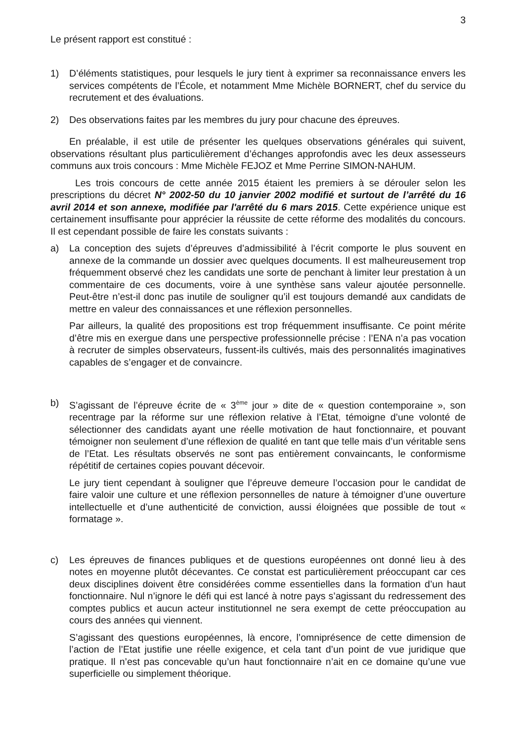3
Le présent rapport est constitué :
1) D’éléments statistiques, pour lesquels le jury tient à exprimer sa reconnaissance envers les services compétents de l’École, et notamment Mme Michèle BORNERT, chef du service du recrutement et des évaluations.
2) Des observations faites par les membres du jury pour chacune des épreuves.
En préalable, il est utile de présenter les quelques observations générales qui suivent, observations résultant plus particulièrement d’échanges approfondis avec les deux assesseurs communs aux trois concours : Mme Michèle FEJOZ et Mme Perrine SIMON-NAHUM.
Les trois concours de cette année 2015 étaient les premiers à se dérouler selon les prescriptions du décret N° 2002-50 du 10 janvier 2002 modifié et surtout de l’arrêté du 16 avril 2014 et son annexe, modifiée par l'arrêté du 6 mars 2015. Cette expérience unique est certainement insuffisante pour apprécier la réussite de cette réforme des modalités du concours. Il est cependant possible de faire les constats suivants :
a) La conception des sujets d’épreuves d’admissibilité à l’écrit comporte le plus souvent en annexe de la commande un dossier avec quelques documents. Il est malheureusement trop fréquemment observé chez les candidats une sorte de penchant à limiter leur prestation à un commentaire de ces documents, voire à une synthèse sans valeur ajoutée personnelle. Peut-être n’est-il donc pas inutile de souligner qu’il est toujours demandé aux candidats de mettre en valeur des connaissances et une réflexion personnelles.
Par ailleurs, la qualité des propositions est trop fréquemment insuffisante. Ce point mérite d’être mis en exergue dans une perspective professionnelle précise : l’ENA n’a pas vocation à recruter de simples observateurs, fussent-ils cultivés, mais des personnalités imaginatives capables de s’engager et de convaincre.
b) S’agissant de l’épreuve écrite de « 3<sup>ème</sup> jour » dite de « question contemporaine », son recentrage par la réforme sur une réflexion relative à l’Etat, témoigne d’une volonté de sélectionner des candidats ayant une réelle motivation de haut fonctionnaire, et pouvant témoigner non seulement d’une réflexion de qualité en tant que telle mais d’un véritable sens de l’Etat. Les résultats observés ne sont pas entièrement convaincants, le conformisme répétitif de certaines copies pouvant décevoir.
Le jury tient cependant à souligner que l’épreuve demeure l’occasion pour le candidat de faire valoir une culture et une réflexion personnelles de nature à témoigner d’une ouverture intellectuelle et d’une authenticité de conviction, aussi éloignées que possible de tout « formatage ».
c) Les épreuves de finances publiques et de questions européennes ont donné lieu à des notes en moyenne plutôt décevantes. Ce constat est particulièrement préoccupant car ces deux disciplines doivent être considérées comme essentielles dans la formation d’un haut fonctionnaire. Nul n’ignore le défi qui est lancé à notre pays s’agissant du redressement des comptes publics et aucun acteur institutionnel ne sera exempt de cette préoccupation au cours des années qui viennent.
S’agissant des questions européennes, là encore, l’omniprésence de cette dimension de l’action de l’Etat justifie une réelle exigence, et cela tant d’un point de vue juridique que pratique. Il n’est pas concevable qu’un haut fonctionnaire n’ait en ce domaine qu’une vue superficielle ou simplement théorique.